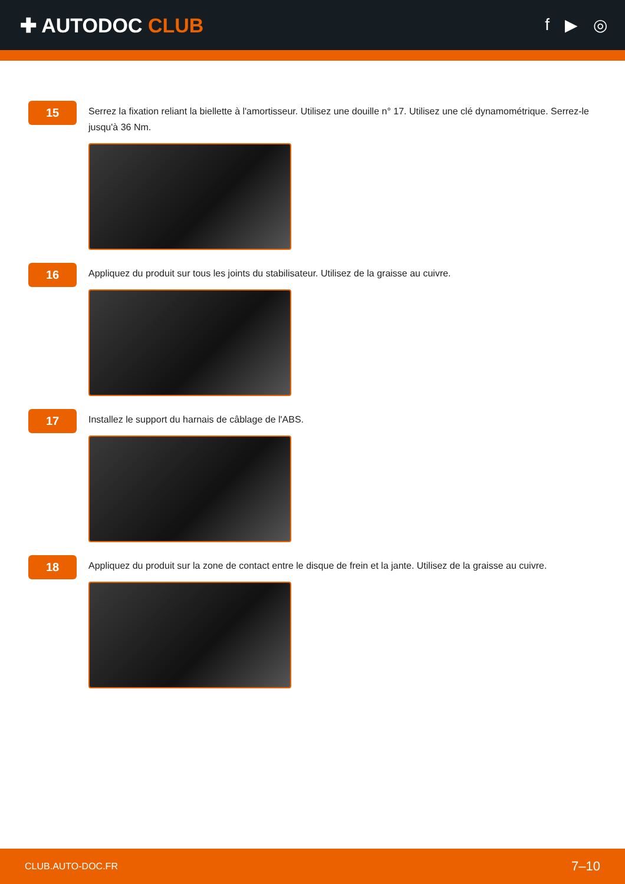✚ AUTODOC CLUB
f ▶ ◎
15
Serrez la fixation reliant la biellette à l'amortisseur. Utilisez une douille n° 17. Utilisez une clé dynamométrique. Serrez-le jusqu'à 36 Nm.
16
Appliquez du produit sur tous les joints du stabilisateur. Utilisez de la graisse au cuivre.
17
Installez le support du harnais de câblage de l'ABS.
18
Appliquez du produit sur la zone de contact entre le disque de frein et la jante. Utilisez de la graisse au cuivre.
CLUB.AUTO-DOC.FR 7–10